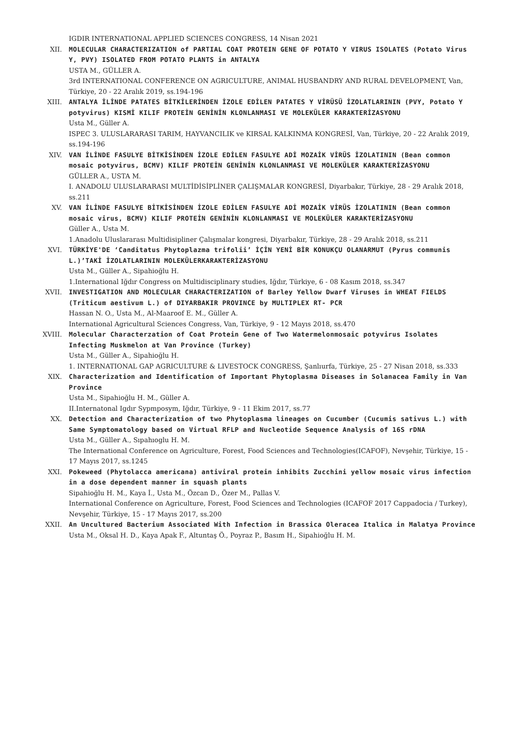IGDIR INTERNATIONAL APPLIED SCIENCES CONGRESS, 14 Nisan 2021
XII.
MOLECULAR CHARACTERIZATION of PARTIAL COAT PROTEIN GENE OF POTATO Y VIRUS ISOLATES (Potato Virus Y, PVY) ISOLATED FROM POTATO PLANTS in ANTALYA
USTA M., GÜLLER A.
3rd INTERNATIONAL CONFERENCE ON AGRICULTURE, ANIMAL HUSBANDRY AND RURAL DEVELOPMENT, Van, Türkiye, 20 - 22 Aralık 2019, ss.194-196
XIII.
ANTALYA İLİNDE PATATES BİTKİLERİNDEN İZOLE EDİLEN PATATES Y VİRÜSÜ İZOLATLARININ (PVY, Potato Y potyvirus) KISMİ KILIF PROTEİN GENİNİN KLONLANMASI VE MOLEKÜLER KARAKTERİZASYONU
Usta M., Güller A.
ISPEC 3. ULUSLARARASI TARIM, HAYVANCILIK ve KIRSAL KALKINMA KONGRESİ, Van, Türkiye, 20 - 22 Aralık 2019, ss.194-196
XIV.
VAN İLİNDE FASULYE BİTKİSİNDEN İZOLE EDİLEN FASULYE ADİ MOZAİK VİRÜS İZOLATININ (Bean common mosaic potyvirus, BCMV) KILIF PROTEİN GENİNİN KLONLANMASI VE MOLEKÜLER KARAKTERİZASYONU
GÜLLER A., USTA M.
I. ANADOLU ULUSLARARASI MULTİDİSİPLİNER ÇALIŞMALAR KONGRESİ, Diyarbakır, Türkiye, 28 - 29 Aralık 2018, ss.211
XV.
VAN İLİNDE FASULYE BİTKİSİNDEN İZOLE EDİLEN FASULYE ADİ MOZAİK VİRÜS İZOLATININ (Bean common mosaic virus, BCMV) KILIF PROTEİN GENİNİN KLONLANMASI VE MOLEKÜLER KARAKTERİZASYONU
Güller A., Usta M.
1.Anadolu Uluslararası Multidisipliner Çalışmalar kongresi, Diyarbakır, Türkiye, 28 - 29 Aralık 2018, ss.211
XVI.
TÜRKİYE'DE ‘Canditatus Phytoplazma trifolii’ İÇİN YENİ BİR KONUKÇU OLANARMUT (Pyrus communis L.)’TAKİ İZOLATLARININ MOLEKÜLERKARAKTERİZASYONU
Usta M., Güller A., Sipahioğlu H.
1.International Iğdır Congress on Multidisciplinary studies, Iğdır, Türkiye, 6 - 08 Kasım 2018, ss.347
XVII.
INVESTIGATION AND MOLECULAR CHARACTERIZATION of Barley Yellow Dwarf Viruses in WHEAT FIELDS (Triticum aestivum L.) of DIYARBAKIR PROVINCE by MULTIPLEX RT- PCR
Hassan N. O., Usta M., Al-Maaroof E. M., Güller A.
International Agricultural Sciences Congress, Van, Türkiye, 9 - 12 Mayıs 2018, ss.470
XVIII.
Molecular Characterzation of Coat Protein Gene of Two Watermelonmosaic potyvirus Isolates Infecting Muskmelon at Van Province (Turkey)
Usta M., Güller A., Sipahioğlu H.
1. INTERNATIONAL GAP AGRICULTURE & LIVESTOCK CONGRESS, Şanlıurfa, Türkiye, 25 - 27 Nisan 2018, ss.333
XIX.
Characterization and Identification of Important Phytoplasma Diseases in Solanacea Family in Van Province
Usta M., Sipahioğlu H. M., Güller A.
II.Internatonal Igdır Sypmposym, Iğdır, Türkiye, 9 - 11 Ekim 2017, ss.77
XX.
Detection and Characterization of two Phytoplasma lineages on Cucumber (Cucumis sativus L.) with Same Symptomatology based on Virtual RFLP and Nucleotide Sequence Analysis of 16S rDNA
Usta M., Güller A., Sıpahıoglu H. M.
The International Conference on Agriculture, Forest, Food Sciences and Technologies(ICAFOF), Nevşehir, Türkiye, 15 - 17 Mayıs 2017, ss.1245
XXI.
Pokeweed (Phytolacca americana) antiviral protein inhibits Zucchini yellow mosaic virus infection in a dose dependent manner in squash plants
Sipahioğlu H. M., Kaya İ., Usta M., Özcan D., Özer M., Pallas V.
International Conference on Agriculture, Forest, Food Sciences and Technologies (ICAFOF 2017 Cappadocia / Turkey), Nevşehir, Türkiye, 15 - 17 Mayıs 2017, ss.200
XXII.
An Uncultured Bacterium Associated With Infection in Brassica Oleracea Italica in Malatya Province
Usta M., Oksal H. D., Kaya Apak F., Altuntaş Ö., Poyraz P., Basım H., Sipahioğlu H. M.